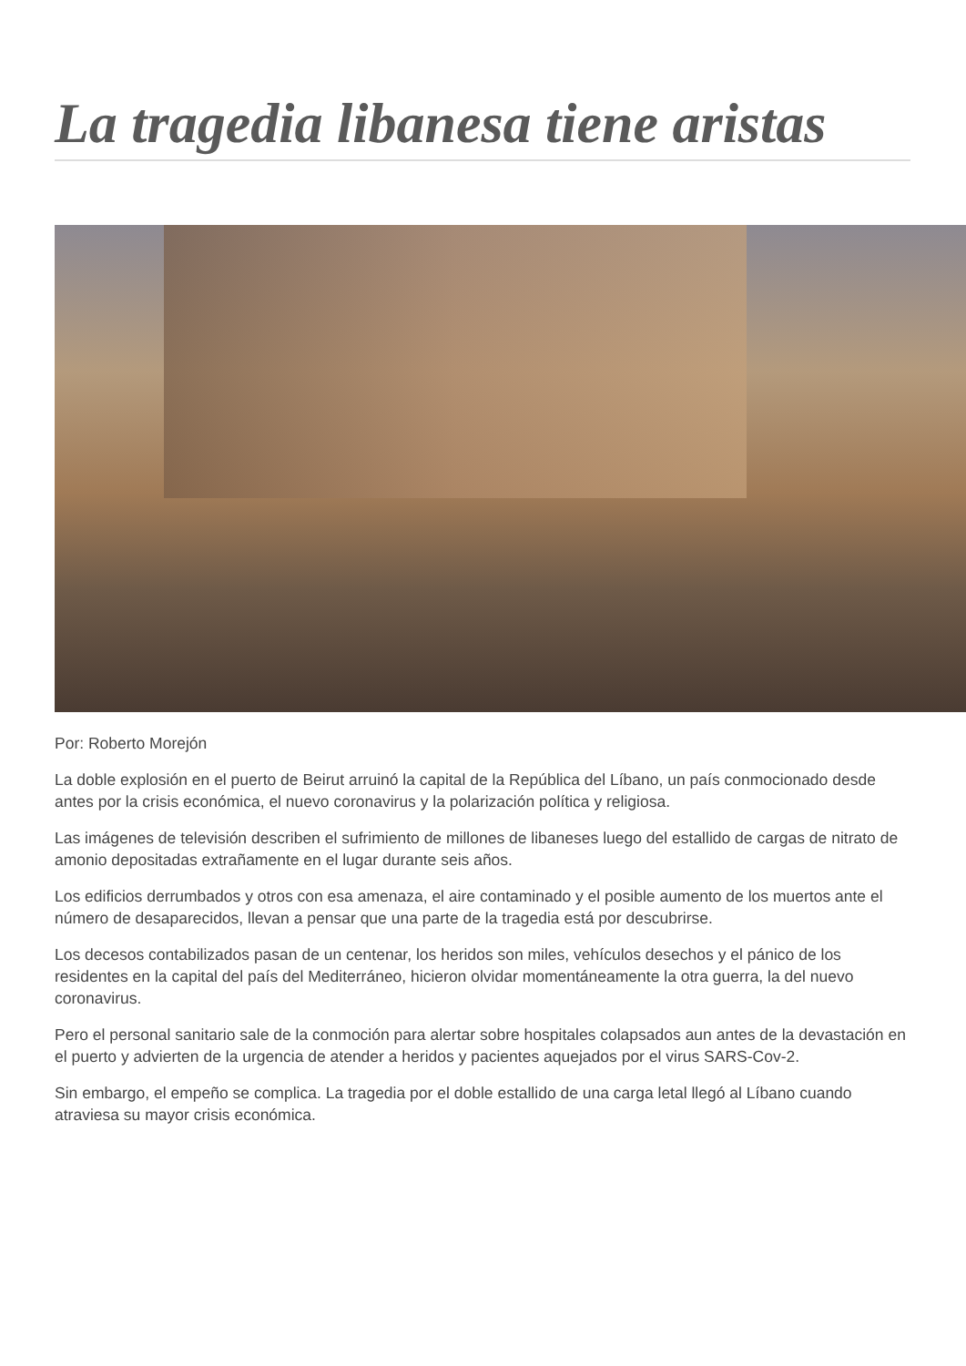La tragedia libanesa tiene aristas
Por: Roberto Morejón
La doble explosión en el puerto de Beirut arruinó la capital de la República del Líbano, un país conmocionado desde antes por la crisis económica, el nuevo coronavirus y la polarización política y religiosa.
Las imágenes de televisión describen el sufrimiento de millones de libaneses luego del estallido de cargas de nitrato de amonio depositadas extrañamente en el lugar durante seis años.
Los edificios derrumbados y otros con esa amenaza, el aire contaminado y el posible aumento de los muertos ante el número de desaparecidos, llevan a pensar que una parte de la tragedia está por descubrirse.
Los decesos contabilizados pasan de un centenar, los heridos son miles, vehículos desechos y el pánico de los residentes en la capital del país del Mediterráneo, hicieron olvidar momentáneamente la otra guerra, la del nuevo coronavirus.
Pero el personal sanitario sale de la conmoción para alertar sobre hospitales colapsados aun antes de la devastación en el puerto y advierten de la urgencia de atender a heridos y pacientes aquejados por el virus SARS-Cov-2.
Sin embargo, el empeño se complica. La tragedia por el doble estallido de una carga letal llegó al Líbano cuando atraviesa su mayor crisis económica.